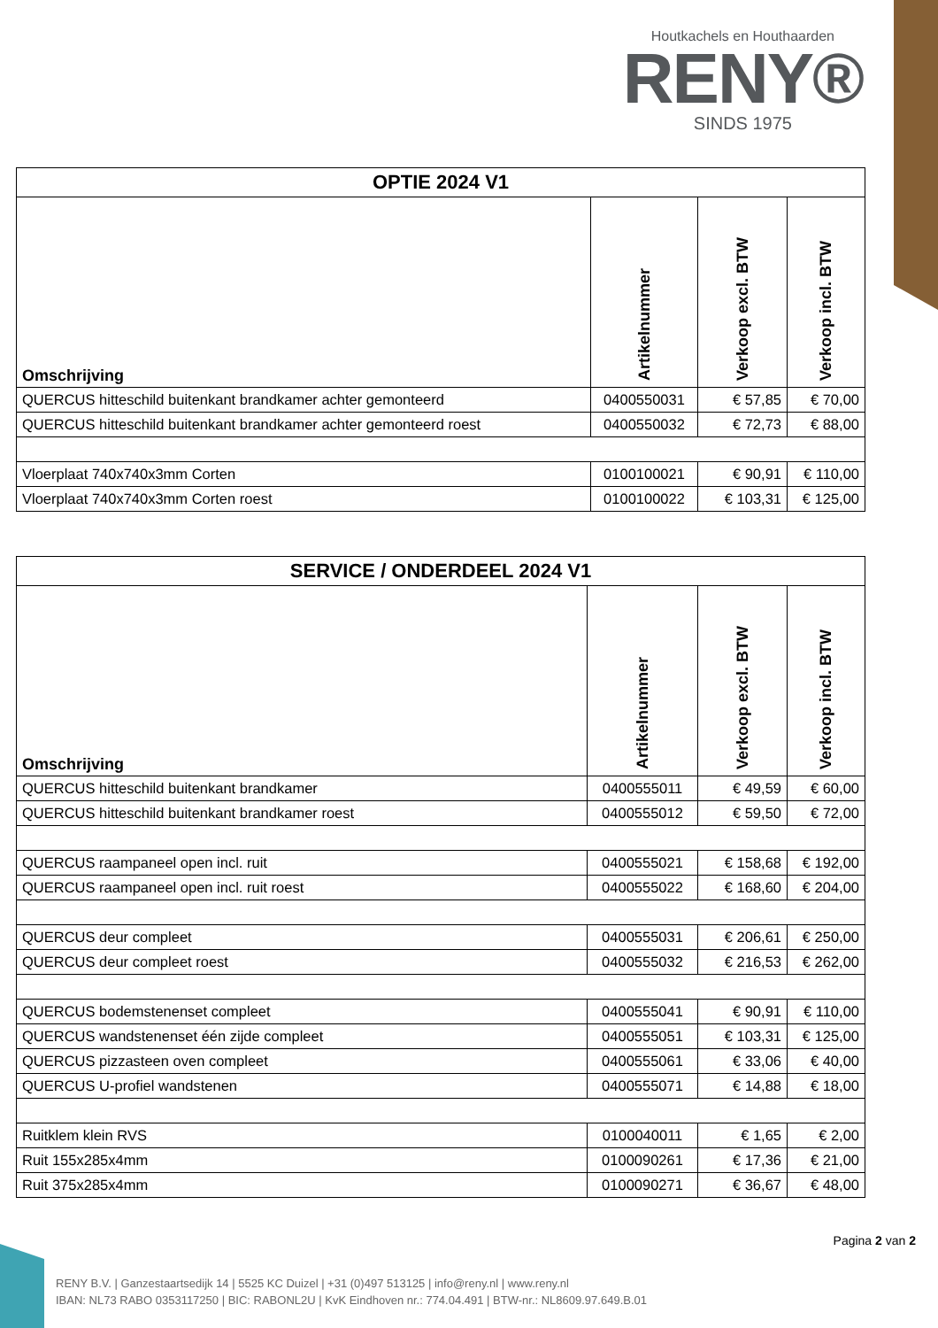Houtkachels en Houthaarden
RENY®
SINDS 1975
| OPTIE 2024 V1 | | | |
| Omschrijving | Artikelnummer | Verkoop excl. BTW | Verkoop incl. BTW |
| QUERCUS hitteschild buitenkant brandkamer achter gemonteerd | 0400550031 | € 57,85 | € 70,00 |
| QUERCUS hitteschild buitenkant brandkamer achter gemonteerd roest | 0400550032 | € 72,73 | € 88,00 |
| Vloerplaat 740x740x3mm Corten | 0100100021 | € 90,91 | € 110,00 |
| Vloerplaat 740x740x3mm Corten roest | 0100100022 | € 103,31 | € 125,00 |
| SERVICE / ONDERDEEL 2024 V1 | | | |
| Omschrijving | Artikelnummer | Verkoop excl. BTW | Verkoop incl. BTW |
| QUERCUS hitteschild buitenkant brandkamer | 0400555011 | € 49,59 | € 60,00 |
| QUERCUS hitteschild buitenkant brandkamer roest | 0400555012 | € 59,50 | € 72,00 |
| QUERCUS raampaneel open incl. ruit | 0400555021 | € 158,68 | € 192,00 |
| QUERCUS raampaneel open incl. ruit roest | 0400555022 | € 168,60 | € 204,00 |
| QUERCUS deur compleet | 0400555031 | € 206,61 | € 250,00 |
| QUERCUS deur compleet roest | 0400555032 | € 216,53 | € 262,00 |
| QUERCUS bodemstenenset compleet | 0400555041 | € 90,91 | € 110,00 |
| QUERCUS wandstenenset één zijde compleet | 0400555051 | € 103,31 | € 125,00 |
| QUERCUS pizzasteen oven compleet | 0400555061 | € 33,06 | € 40,00 |
| QUERCUS U-profiel wandstenen | 0400555071 | € 14,88 | € 18,00 |
| Ruitklem klein RVS | 0100040011 | € 1,65 | € 2,00 |
| Ruit 155x285x4mm | 0100090261 | € 17,36 | € 21,00 |
| Ruit 375x285x4mm | 0100090271 | € 36,67 | € 48,00 |
Pagina 2 van 2
RENY B.V. | Ganzestaartsedijk 14 | 5525 KC Duizel | +31 (0)497 513125 | info@reny.nl | www.reny.nl
IBAN: NL73 RABO 0353117250 | BIC: RABONL2U | KvK Eindhoven nr.: 774.04.491 | BTW-nr.: NL8609.97.649.B.01